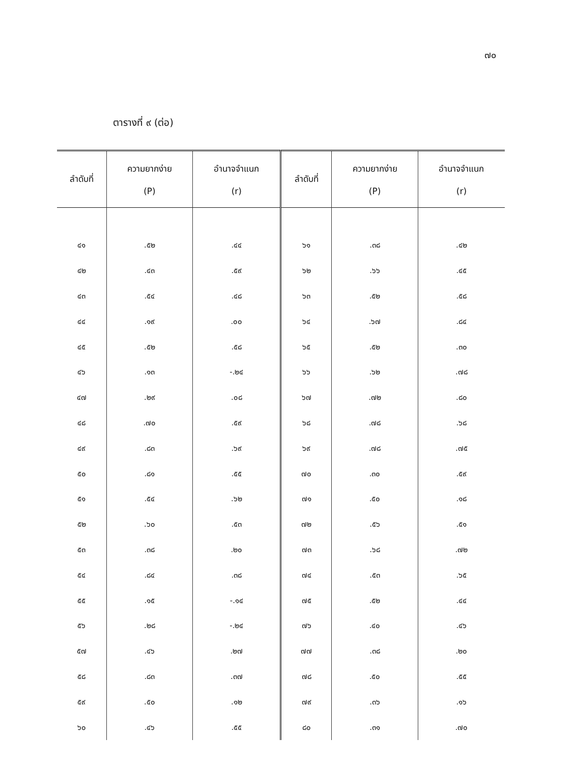๗๐
ตารางที่ ๙ (ต่อ)
| ลำดับที่ | ความยากง่าย (P) | อำนาจจำแนก (r) | ลำดับที่ | ความยากง่าย (P) | อำนาจจำแนก (r) |
| --- | --- | --- | --- | --- | --- |
| ๔๑ | .๕๒ | .๔๔ | ๖๑ | .๓๘ | .๔๒ |
| ๔๒ | .๔๓ | .๕๙ | ๖๒ | .๖๖ | .๔๕ |
| ๔๓ | .๕๔ | .๔๘ | ๖๓ | .๕๒ | .๕๘ |
| ๔๔ | .๑๙ | .๐๐ | ๖๔ | .๖๗ | .๘๔ |
| ๔๕ | .๕๒ | .๕๘ | ๖๕ | .๕๒ | .๓๐ |
| ๔๖ | .๑๓ | -.๒๔ | ๖๖ | .๖๒ | .๗๘ |
| ๔๗ | .๒๙ | .๐๘ | ๖๗ | .๗๒ | .๘๐ |
| ๔๘ | .๗๐ | .๕๙ | ๖๘ | .๗๘ | .๖๘ |
| ๔๙ | .๘๓ | .๖๙ | ๖๙ | .๗๘ | .๗๕ |
| ๕๐ | .๘๑ | .๕๕ | ๗๐ | .๓๐ | .๕๙ |
| ๕๑ | .๕๔ | .๖๒ | ๗๑ | .๕๐ | .๑๘ |
| ๕๒ | .๖๐ | .๕๓ | ๗๒ | .๕๖ | .๕๑ |
| ๕๓ | .๓๘ | .๒๐ | ๗๓ | .๖๘ | .๗๒ |
| ๕๔ | .๘๔ | .๓๘ | ๗๔ | .๕๓ | .๖๕ |
| ๕๕ | .๑๕ | -.๑๔ | ๗๕ | .๕๒ | .๔๔ |
| ๕๖ | .๒๘ | -.๒๔ | ๗๖ | .๔๐ | .๔๖ |
| ๕๗ | .๔๖ | .๒๗ | ๗๗ | .๓๘ | .๒๐ |
| ๕๘ | .๘๓ | .๓๗ | ๗๘ | .๕๐ | .๕๕ |
| ๕๙ | .๕๐ | .๑๒ | ๗๙ | .๓๖ | .๑๖ |
| ๖๐ | .๔๖ | .๕๕ | ๘๐ | .๓๑ | .๗๐ |